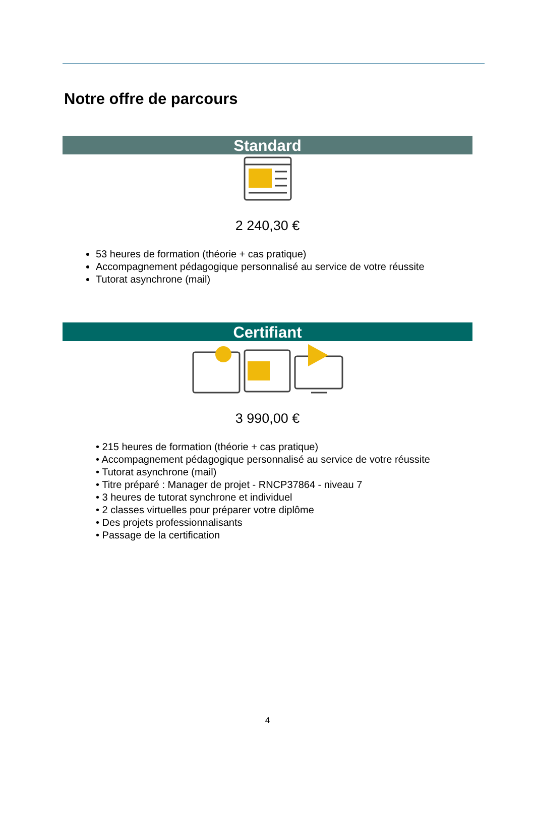Notre offre de parcours
Standard
2 240,30 €
53 heures de formation (théorie + cas pratique)
Accompagnement pédagogique personnalisé au service de votre réussite
Tutorat asynchrone (mail)
Certifiant
3 990,00 €
• 215 heures de formation (théorie + cas pratique)
• Accompagnement pédagogique personnalisé au service de votre réussite
• Tutorat asynchrone (mail)
• Titre préparé : Manager de projet - RNCP37864 - niveau 7
• 3 heures de tutorat synchrone et individuel
• 2 classes virtuelles pour préparer votre diplôme
• Des projets professionnalisants
• Passage de la certification
4